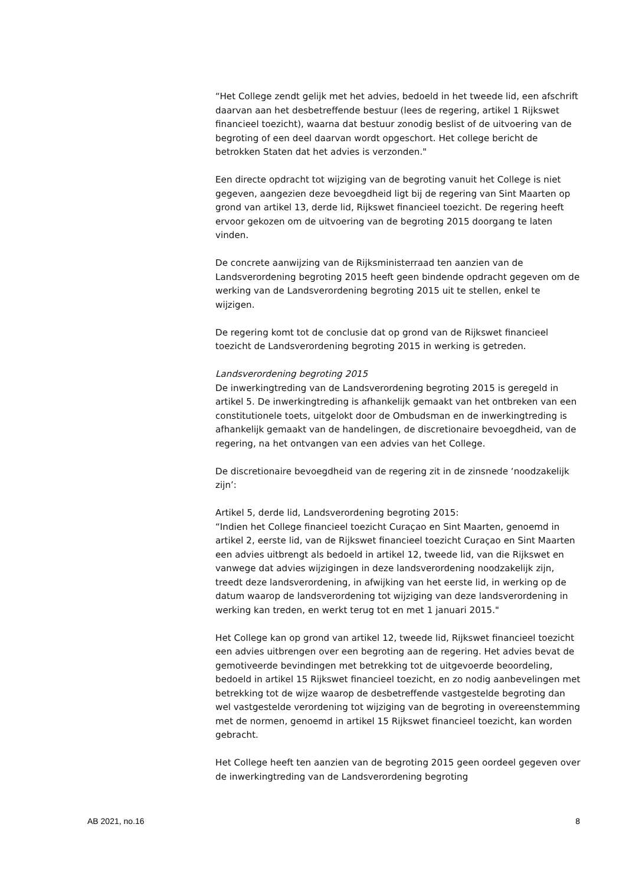“Het College zendt gelijk met het advies, bedoeld in het tweede lid, een afschrift daarvan aan het desbetreffende bestuur (lees de regering, artikel 1 Rijkswet financieel toezicht), waarna dat bestuur zonodig beslist of de uitvoering van de begroting of een deel daarvan wordt opgeschort. Het college bericht de betrokken Staten dat het advies is verzonden."
Een directe opdracht tot wijziging van de begroting vanuit het College is niet gegeven, aangezien deze bevoegdheid ligt bij de regering van Sint Maarten op grond van artikel 13, derde lid, Rijkswet financieel toezicht. De regering heeft ervoor gekozen om de uitvoering van de begroting 2015 doorgang te laten vinden.
De concrete aanwijzing van de Rijksministerraad ten aanzien van de Landsverordening begroting 2015 heeft geen bindende opdracht gegeven om de werking van de Landsverordening begroting 2015 uit te stellen, enkel te wijzigen.
De regering komt tot de conclusie dat op grond van de Rijkswet financieel toezicht de Landsverordening begroting 2015 in werking is getreden.
Landsverordening begroting 2015
De inwerkingtreding van de Landsverordening begroting 2015 is geregeld in artikel 5. De inwerkingtreding is afhankelijk gemaakt van het ontbreken van een constitutionele toets, uitgelokt door de Ombudsman en de inwerkingtreding is afhankelijk gemaakt van de handelingen, de discretionaire bevoegdheid, van de regering, na het ontvangen van een advies van het College.
De discretionaire bevoegdheid van de regering zit in de zinsnede ‘noodzakelijk zijn’:
Artikel 5, derde lid, Landsverordening begroting 2015:
“Indien het College financieel toezicht Curaçao en Sint Maarten, genoemd in artikel 2, eerste lid, van de Rijkswet financieel toezicht Curaçao en Sint Maarten een advies uitbrengt als bedoeld in artikel 12, tweede lid, van die Rijkswet en vanwege dat advies wijzigingen in deze landsverordening noodzakelijk zijn, treedt deze landsverordening, in afwijking van het eerste lid, in werking op de datum waarop de landsverordening tot wijziging van deze landsverordening in werking kan treden, en werkt terug tot en met 1 januari 2015."
Het College kan op grond van artikel 12, tweede lid, Rijkswet financieel toezicht een advies uitbrengen over een begroting aan de regering. Het advies bevat de gemotiveerde bevindingen met betrekking tot de uitgevoerde beoordeling, bedoeld in artikel 15 Rijkswet financieel toezicht, en zo nodig aanbevelingen met betrekking tot de wijze waarop de desbetreffende vastgestelde begroting dan wel vastgestelde verordening tot wijziging van de begroting in overeenstemming met de normen, genoemd in artikel 15 Rijkswet financieel toezicht, kan worden gebracht.
Het College heeft ten aanzien van de begroting 2015 geen oordeel gegeven over de inwerkingtreding van de Landsverordening begroting
AB 2021, no.16 8